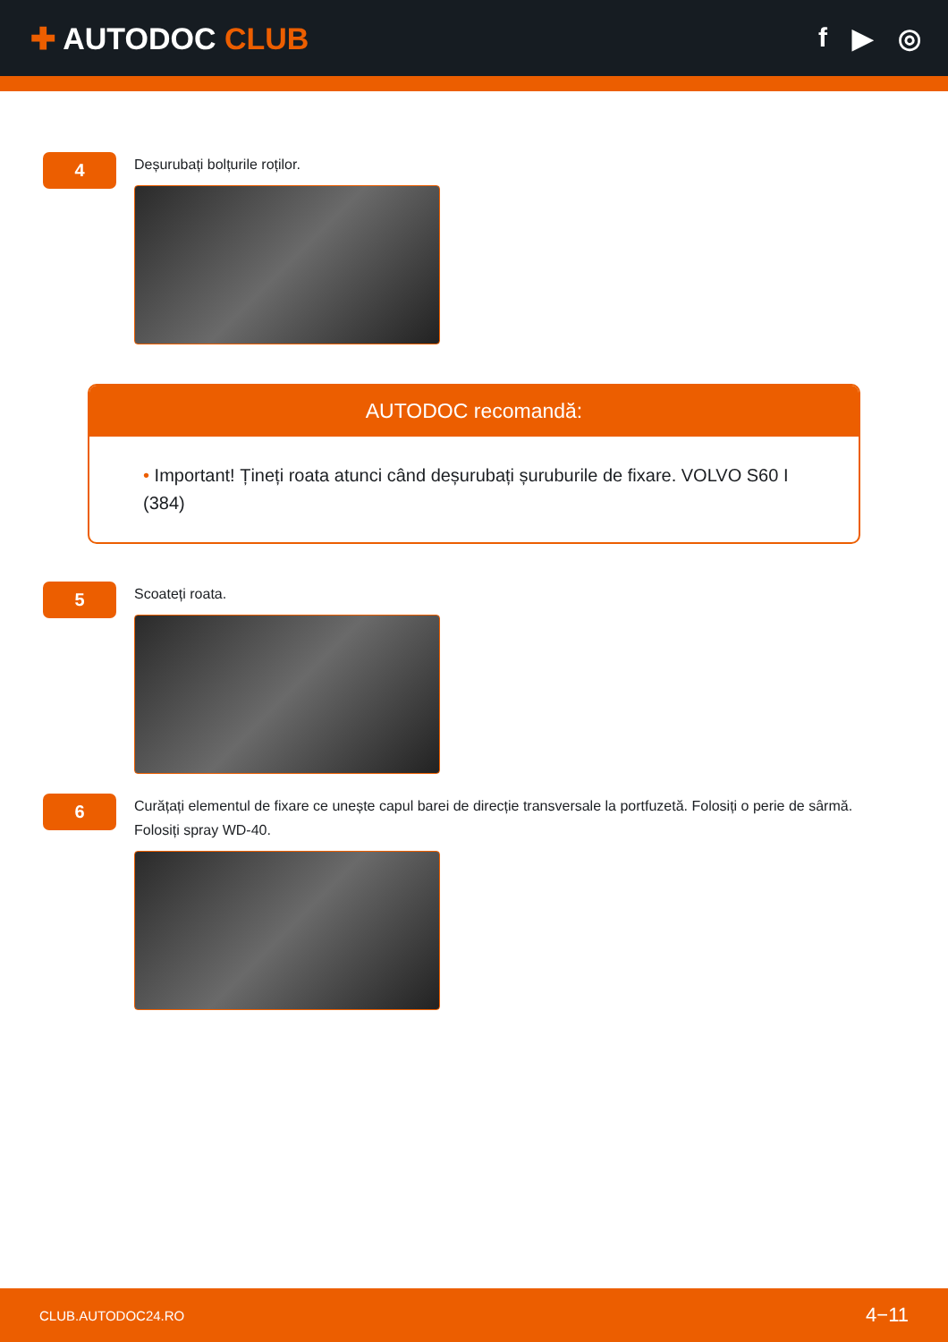✚ AUTODOC CLUB f ▶ ◎
4
Deșurubați bolțurile roților.
AUTODOC recomandă:
• Important! Țineți roata atunci când deșurubați șuruburile de fixare. VOLVO S60 I (384)
5
Scoateți roata.
6
Curățați elementul de fixare ce unește capul barei de direcție transversale la portfuzetă. Folosiți o perie de sârmă. Folosiți spray WD-40.
CLUB.AUTODOC24.RO 4−11